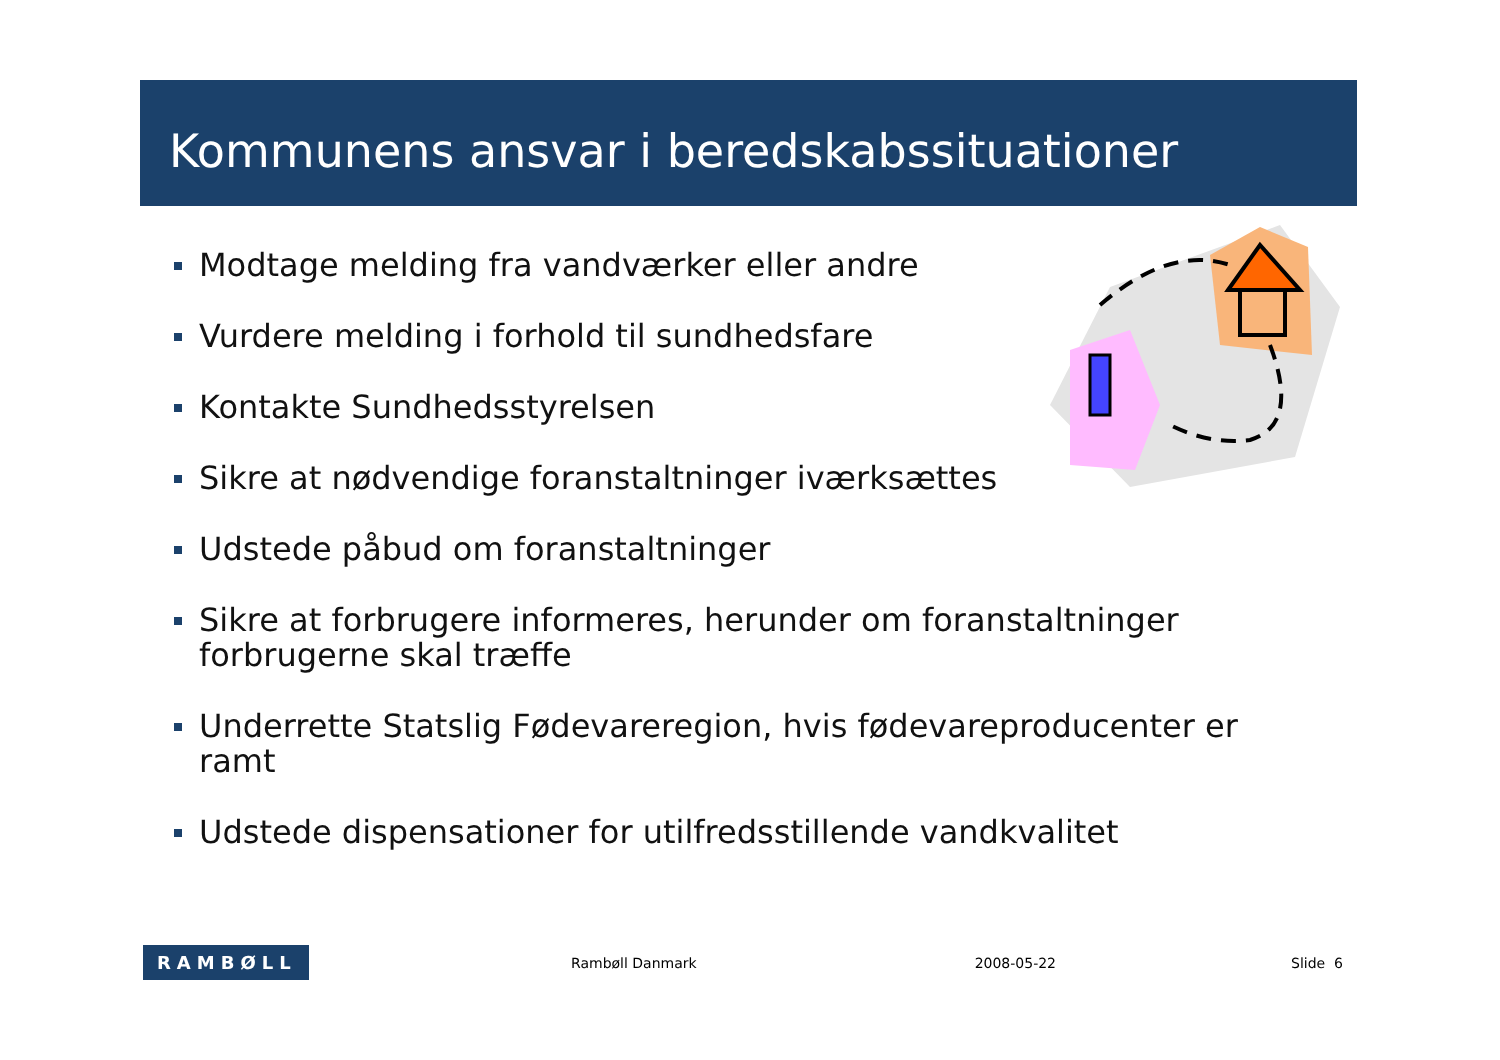Kommunens ansvar i beredskabssituationer
Modtage melding fra vandværker eller andre
Vurdere melding i forhold til sundhedsfare
Kontakte Sundhedsstyrelsen
Sikre at nødvendige foranstaltninger iværksættes
Udstede påbud om foranstaltninger
Sikre at forbrugere informeres, herunder om foranstaltninger forbrugerne skal træffe
Underrette Statslig Fødevareregion, hvis fødevareproducenter er ramt
Udstede dispensationer for utilfredsstillende vandkvalitet
RAMBØLL
Rambøll Danmark 2008-05-22 Slide 6